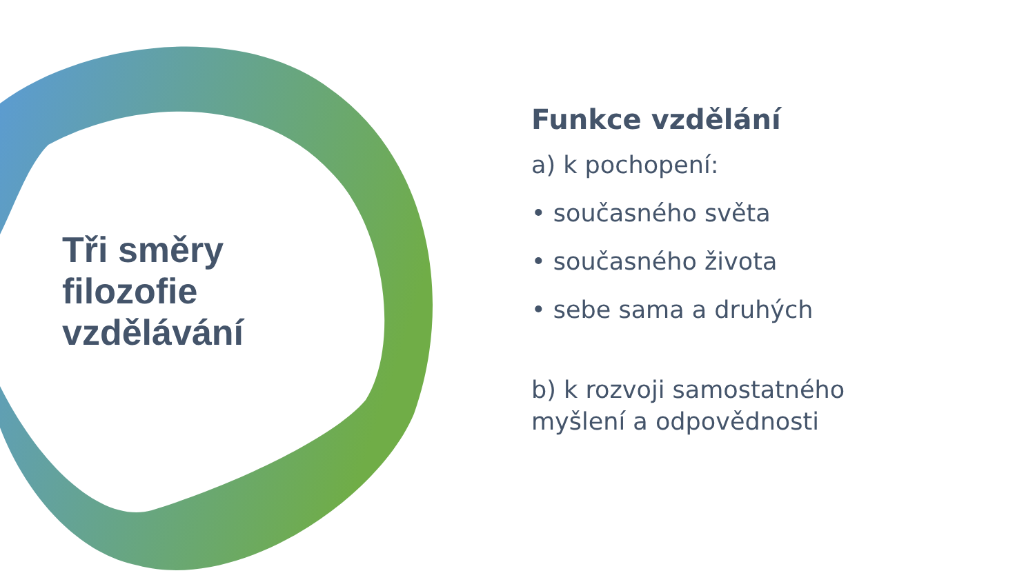Tři směry
filozofie
vzdělávání
Funkce vzdělání
a) k pochopení:
• současného světa
• současného života
• sebe sama a druhých
b) k rozvoji samostatného
myšlení a odpovědnosti